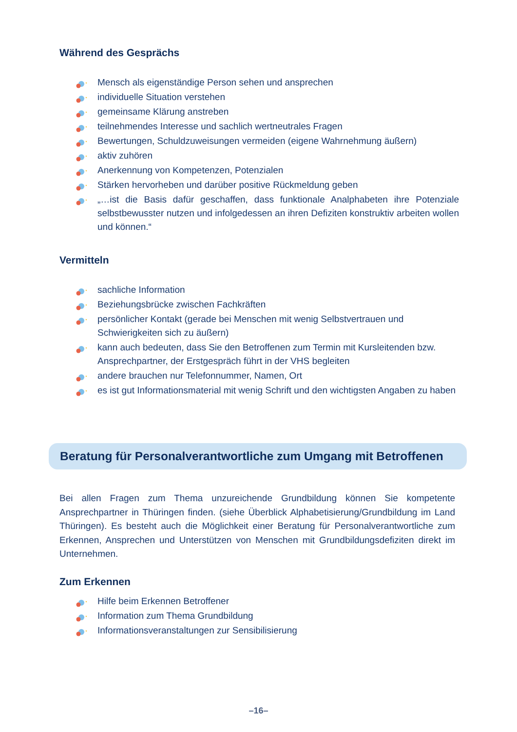Während des Gesprächs
Mensch als eigenständige Person sehen und ansprechen
individuelle Situation verstehen
gemeinsame Klärung anstreben
teilnehmendes Interesse und sachlich wertneutrales Fragen
Bewertungen, Schuldzuweisungen vermeiden (eigene Wahrnehmung äußern)
aktiv zuhören
Anerkennung von Kompetenzen, Potenzialen
Stärken hervorheben und darüber positive Rückmeldung geben
„…ist die Basis dafür geschaffen, dass funktionale Analphabeten ihre Potenziale selbstbewusster nutzen und infolgedessen an ihren Defiziten konstruktiv arbeiten wollen und können.“
Vermitteln
sachliche Information
Beziehungsbrücke zwischen Fachkräften
persönlicher Kontakt (gerade bei Menschen mit wenig Selbstvertrauen und Schwierigkeiten sich zu äußern)
kann auch bedeuten, dass Sie den Betroffenen zum Termin mit Kursleitenden bzw. Ansprechpartner, der Erstgespräch führt in der VHS begleiten
andere brauchen nur Telefonnummer, Namen, Ort
es ist gut Informationsmaterial mit wenig Schrift und den wichtigsten Angaben zu haben
Beratung für Personalverantwortliche zum Umgang mit Betroffenen
Bei allen Fragen zum Thema unzureichende Grundbildung können Sie kompetente Ansprechpartner in Thüringen finden. (siehe Überblick Alphabetisierung/Grundbildung im Land Thüringen). Es besteht auch die Möglichkeit einer Beratung für Personalverantwortliche zum Erkennen, Ansprechen und Unterstützen von Menschen mit Grundbildungsdefiziten direkt im Unternehmen.
Zum Erkennen
Hilfe beim Erkennen Betroffener
Information zum Thema Grundbildung
Informationsveranstaltungen zur Sensibilisierung
–16–